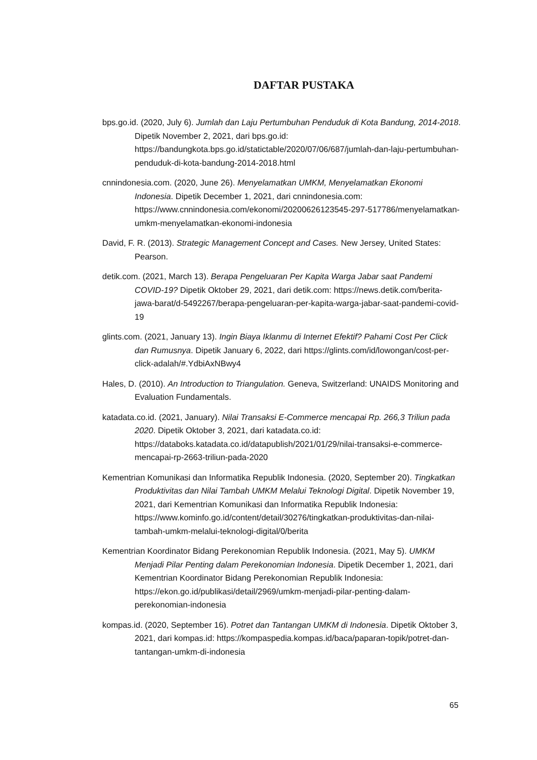DAFTAR PUSTAKA
bps.go.id. (2020, July 6). Jumlah dan Laju Pertumbuhan Penduduk di Kota Bandung, 2014-2018. Dipetik November 2, 2021, dari bps.go.id: https://bandungkota.bps.go.id/statictable/2020/07/06/687/jumlah-dan-laju-pertumbuhan-penduduk-di-kota-bandung-2014-2018.html
cnnindonesia.com. (2020, June 26). Menyelamatkan UMKM, Menyelamatkan Ekonomi Indonesia. Dipetik December 1, 2021, dari cnnindonesia.com: https://www.cnnindonesia.com/ekonomi/20200626123545-297-517786/menyelamatkan-umkm-menyelamatkan-ekonomi-indonesia
David, F. R. (2013). Strategic Management Concept and Cases. New Jersey, United States: Pearson.
detik.com. (2021, March 13). Berapa Pengeluaran Per Kapita Warga Jabar saat Pandemi COVID-19? Dipetik Oktober 29, 2021, dari detik.com: https://news.detik.com/berita-jawa-barat/d-5492267/berapa-pengeluaran-per-kapita-warga-jabar-saat-pandemi-covid-19
glints.com. (2021, January 13). Ingin Biaya Iklanmu di Internet Efektif? Pahami Cost Per Click dan Rumusnya. Dipetik January 6, 2022, dari https://glints.com/id/lowongan/cost-per-click-adalah/#.YdbiAxNBwy4
Hales, D. (2010). An Introduction to Triangulation. Geneva, Switzerland: UNAIDS Monitoring and Evaluation Fundamentals.
katadata.co.id. (2021, January). Nilai Transaksi E-Commerce mencapai Rp. 266,3 Triliun pada 2020. Dipetik Oktober 3, 2021, dari katadata.co.id: https://databoks.katadata.co.id/datapublish/2021/01/29/nilai-transaksi-e-commerce-mencapai-rp-2663-triliun-pada-2020
Kementrian Komunikasi dan Informatika Republik Indonesia. (2020, September 20). Tingkatkan Produktivitas dan Nilai Tambah UMKM Melalui Teknologi Digital. Dipetik November 19, 2021, dari Kementrian Komunikasi dan Informatika Republik Indonesia: https://www.kominfo.go.id/content/detail/30276/tingkatkan-produktivitas-dan-nilai-tambah-umkm-melalui-teknologi-digital/0/berita
Kementrian Koordinator Bidang Perekonomian Republik Indonesia. (2021, May 5). UMKM Menjadi Pilar Penting dalam Perekonomian Indonesia. Dipetik December 1, 2021, dari Kementrian Koordinator Bidang Perekonomian Republik Indonesia: https://ekon.go.id/publikasi/detail/2969/umkm-menjadi-pilar-penting-dalam-perekonomian-indonesia
kompas.id. (2020, September 16). Potret dan Tantangan UMKM di Indonesia. Dipetik Oktober 3, 2021, dari kompas.id: https://kompaspedia.kompas.id/baca/paparan-topik/potret-dan-tantangan-umkm-di-indonesia
65